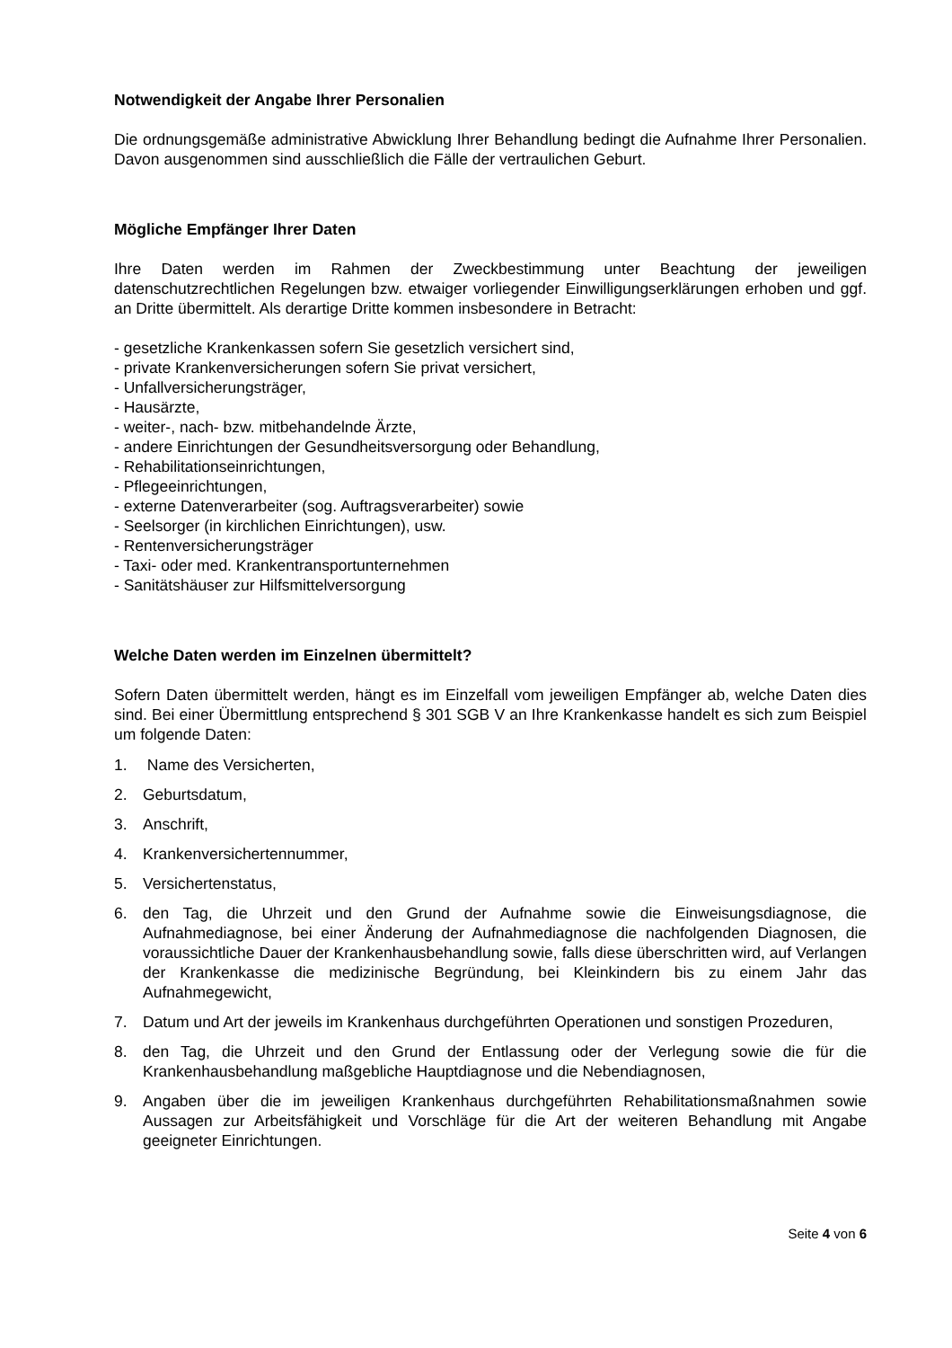Notwendigkeit der Angabe Ihrer Personalien
Die ordnungsgemäße administrative Abwicklung Ihrer Behandlung bedingt die Aufnahme Ihrer Personalien. Davon ausgenommen sind ausschließlich die Fälle der vertraulichen Geburt.
Mögliche Empfänger Ihrer Daten
Ihre Daten werden im Rahmen der Zweckbestimmung unter Beachtung der jeweiligen datenschutzrechtlichen Regelungen bzw. etwaiger vorliegender Einwilligungserklärungen erhoben und ggf. an Dritte übermittelt. Als derartige Dritte kommen insbesondere in Betracht:
- gesetzliche Krankenkassen sofern Sie gesetzlich versichert sind,
- private Krankenversicherungen sofern Sie privat versichert,
- Unfallversicherungsträger,
- Hausärzte,
- weiter-, nach- bzw. mitbehandelnde Ärzte,
- andere Einrichtungen der Gesundheitsversorgung oder Behandlung,
- Rehabilitationseinrichtungen,
- Pflegeeinrichtungen,
- externe Datenverarbeiter (sog. Auftragsverarbeiter) sowie
- Seelsorger (in kirchlichen Einrichtungen), usw.
- Rentenversicherungsträger
- Taxi- oder med. Krankentransportunternehmen
- Sanitätshäuser zur Hilfsmittelversorgung
Welche Daten werden im Einzelnen übermittelt?
Sofern Daten übermittelt werden, hängt es im Einzelfall vom jeweiligen Empfänger ab, welche Daten dies sind. Bei einer Übermittlung entsprechend § 301 SGB V an Ihre Krankenkasse handelt es sich zum Beispiel um folgende Daten:
1. Name des Versicherten,
2. Geburtsdatum,
3. Anschrift,
4. Krankenversichertennummer,
5. Versichertenstatus,
6. den Tag, die Uhrzeit und den Grund der Aufnahme sowie die Einweisungsdiagnose, die Aufnahmediagnose, bei einer Änderung der Aufnahmediagnose die nachfolgenden Diagnosen, die voraussichtliche Dauer der Krankenhausbehandlung sowie, falls diese überschritten wird, auf Verlangen der Krankenkasse die medizinische Begründung, bei Kleinkindern bis zu einem Jahr das Aufnahmegewicht,
7. Datum und Art der jeweils im Krankenhaus durchgeführten Operationen und sonstigen Prozeduren,
8. den Tag, die Uhrzeit und den Grund der Entlassung oder der Verlegung sowie die für die Krankenhausbehandlung maßgebliche Hauptdiagnose und die Nebendiagnosen,
9. Angaben über die im jeweiligen Krankenhaus durchgeführten Rehabilitationsmaßnahmen sowie Aussagen zur Arbeitsfähigkeit und Vorschläge für die Art der weiteren Behandlung mit Angabe geeigneter Einrichtungen.
Seite 4 von 6